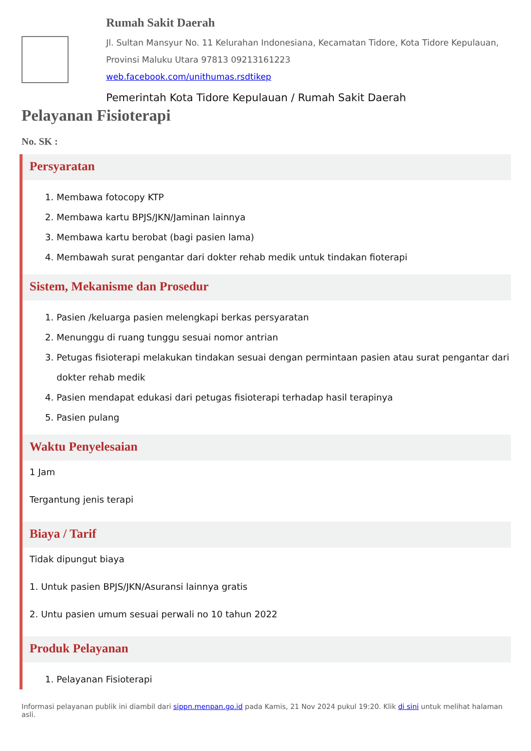Rumah Sakit Daerah
Jl. Sultan Mansyur No. 11 Kelurahan Indonesiana, Kecamatan Tidore, Kota Tidore Kepulauan, Provinsi Maluku Utara 97813 09213161223
web.facebook.com/unithumas.rsdtikep
Pemerintah Kota Tidore Kepulauan / Rumah Sakit Daerah
Pelayanan Fisioterapi
No. SK :
Persyaratan
1. Membawa fotocopy KTP
2. Membawa kartu BPJS/JKN/Jaminan lainnya
3. Membawa kartu berobat (bagi pasien lama)
4. Membawah surat pengantar dari dokter rehab medik untuk tindakan fioterapi
Sistem, Mekanisme dan Prosedur
1. Pasien /keluarga pasien melengkapi berkas persyaratan
2. Menunggu di ruang tunggu sesuai nomor antrian
3. Petugas fisioterapi melakukan tindakan sesuai dengan permintaan pasien atau surat pengantar dari dokter rehab medik
4. Pasien mendapat edukasi dari petugas fisioterapi terhadap hasil terapinya
5. Pasien pulang
Waktu Penyelesaian
1 Jam
Tergantung jenis terapi
Biaya / Tarif
Tidak dipungut biaya
1. Untuk pasien BPJS/JKN/Asuransi lainnya gratis
2. Untu pasien umum sesuai perwali no 10 tahun 2022
Produk Pelayanan
1. Pelayanan Fisioterapi
Informasi pelayanan publik ini diambil dari sippn.menpan.go.id pada Kamis, 21 Nov 2024 pukul 19:20. Klik di sini untuk melihat halaman asli.